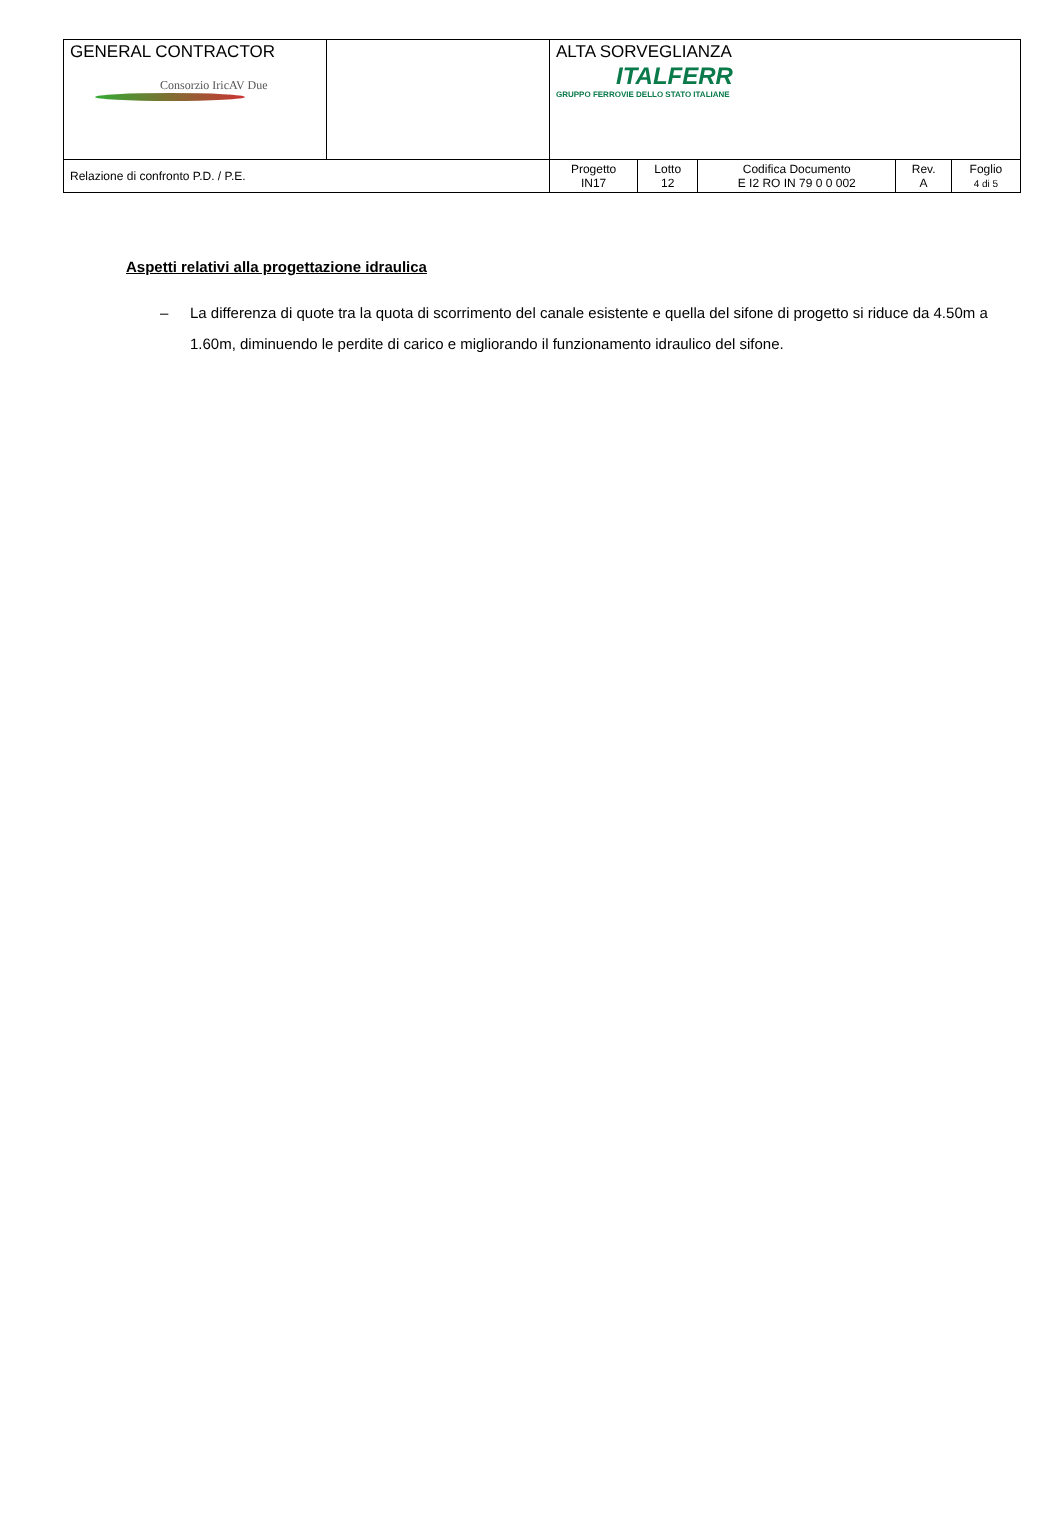| GENERAL CONTRACTOR Consorzio IricAV Due | | ALTA SORVEGLIANZA ITALFERR GRUPPO FERROVIE DELLO STATO ITALIANE | | | | |
| Relazione di confronto P.D. / P.E. | | Progetto IN17 | Lotto 12 | Codifica Documento E I2 RO IN 79 0 0 002 | Rev. A | Foglio 4 di 5 |
Aspetti relativi alla progettazione idraulica
– La differenza di quote tra la quota di scorrimento del canale esistente e quella del sifone di progetto si riduce da 4.50m a 1.60m, diminuendo le perdite di carico e migliorando il funzionamento idraulico del sifone.